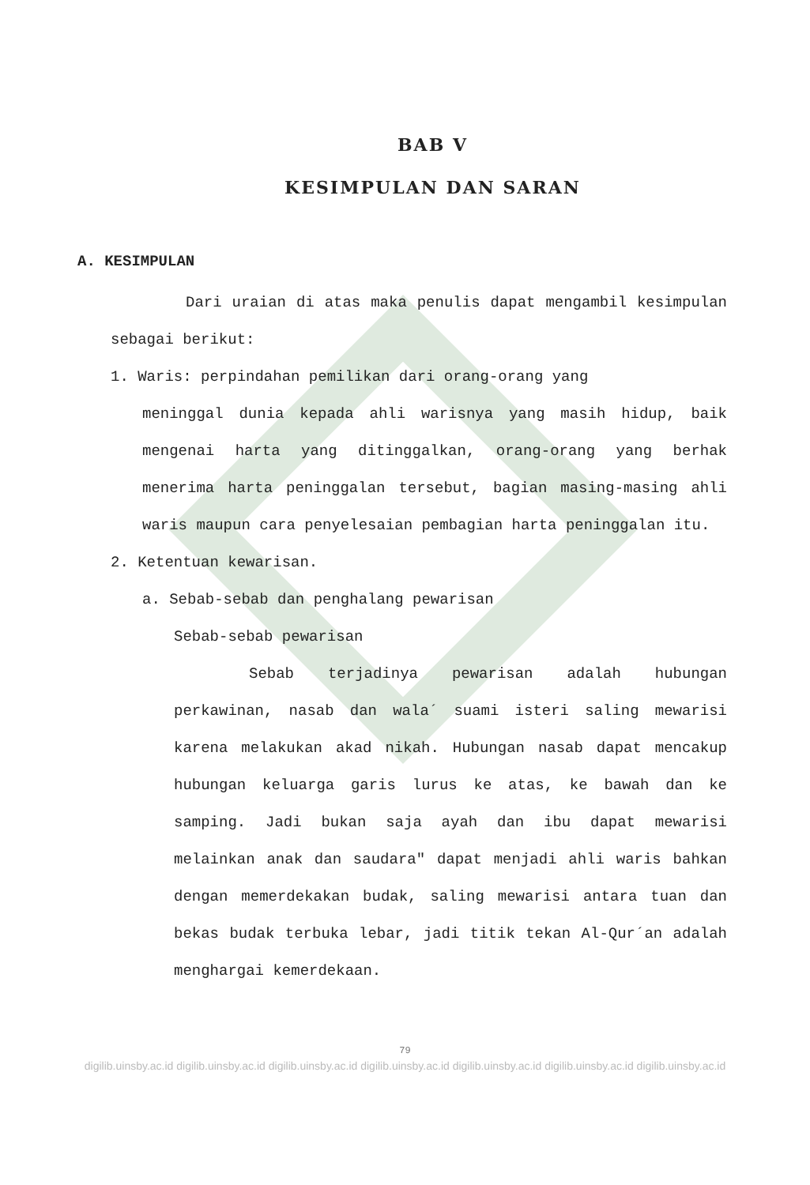BAB V
KESIMPULAN DAN SARAN
A. KESIMPULAN
Dari uraian di atas maka penulis dapat mengambil kesimpulan sebagai berikut:
1. Waris: perpindahan pemilikan dari orang-orang yang
meninggal dunia kepada ahli warisnya yang masih hidup, baik mengenai harta yang ditinggalkan, orang-orang yang berhak menerima harta peninggalan tersebut, bagian masing-masing ahli waris maupun cara penyelesaian pembagian harta peninggalan itu.
2. Ketentuan kewarisan.
a. Sebab-sebab dan penghalang pewarisan
Sebab-sebab pewarisan
Sebab terjadinya pewarisan adalah hubungan perkawinan, nasab dan wala´ suami isteri saling mewarisi karena melakukan akad nikah. Hubungan nasab dapat mencakup hubungan keluarga garis lurus ke atas, ke bawah dan ke samping. Jadi bukan saja ayah dan ibu dapat mewarisi melainkan anak dan saudara" dapat menjadi ahli waris bahkan dengan memerdekakan budak, saling mewarisi antara tuan dan bekas budak terbuka lebar, jadi titik tekan Al-Qur´an adalah menghargai kemerdekaan.
79
digilib.uinsby.ac.id digilib.uinsby.ac.id digilib.uinsby.ac.id digilib.uinsby.ac.id digilib.uinsby.ac.id digilib.uinsby.ac.id digilib.uinsby.ac.id